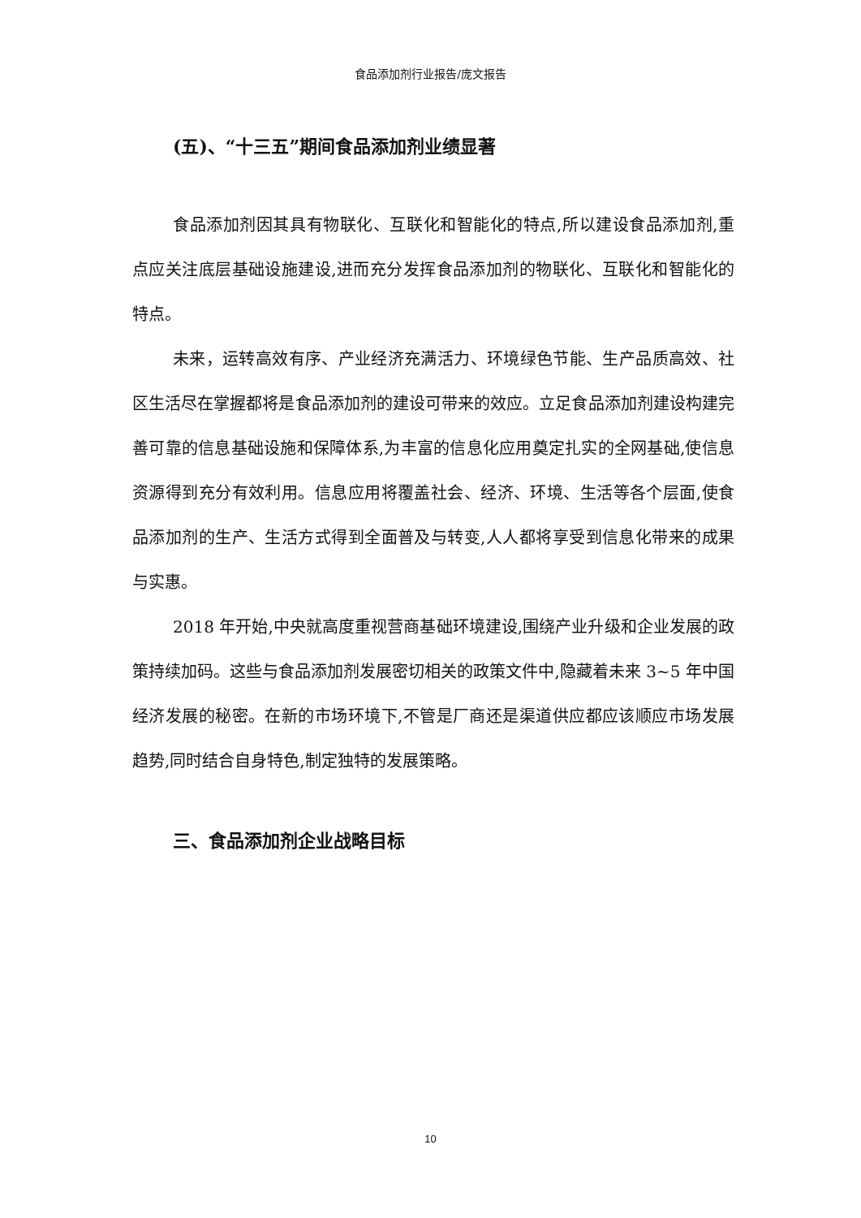食品添加剂行业报告/庞文报告
(五)、“十三五”期间食品添加剂业绩显著
食品添加剂因其具有物联化、互联化和智能化的特点,所以建设食品添加剂,重点应关注底层基础设施建设,进而充分发挥食品添加剂的物联化、互联化和智能化的特点。
未来，运转高效有序、产业经济充满活力、环境绿色节能、生产品质高效、社区生活尽在掌握都将是食品添加剂的建设可带来的效应。立足食品添加剂建设构建完善可靠的信息基础设施和保障体系,为丰富的信息化应用奠定扎实的全网基础,使信息资源得到充分有效利用。信息应用将覆盖社会、经济、环境、生活等各个层面,使食品添加剂的生产、生活方式得到全面普及与转变,人人都将享受到信息化带来的成果与实惠。
2018 年开始,中央就高度重视营商基础环境建设,围绕产业升级和企业发展的政策持续加码。这些与食品添加剂发展密切相关的政策文件中,隐藏着未来 3~5 年中国经济发展的秘密。在新的市场环境下,不管是厂商还是渠道供应都应该顺应市场发展趋势,同时结合自身特色,制定独特的发展策略。
三、食品添加剂企业战略目标
10